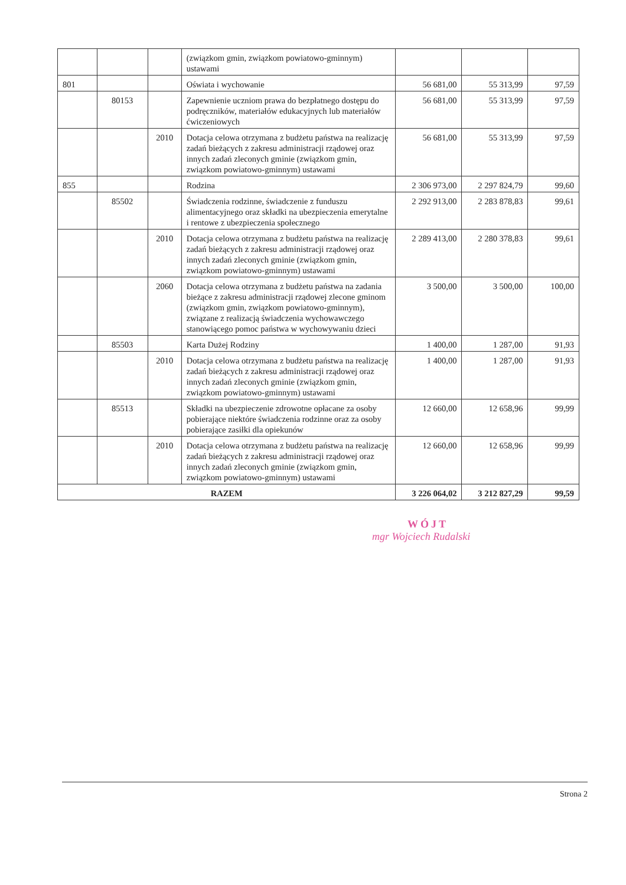| | | | (związkom gmin, związkom powiatowo-gminnym) ustawami | | | |
| 801 | | | Oświata i wychowanie | 56 681,00 | 55 313,99 | 97,59 |
| | 80153 | | Zapewnienie uczniom prawa do bezpłatnego dostępu do podręczników, materiałów edukacyjnych lub materiałów ćwiczeniowych | 56 681,00 | 55 313,99 | 97,59 |
| | | 2010 | Dotacja celowa otrzymana z budżetu państwa na realizację zadań bieżących z zakresu administracji rządowej oraz innych zadań zleconych gminie (związkom gmin, związkom powiatowo-gminnym) ustawami | 56 681,00 | 55 313,99 | 97,59 |
| 855 | | | Rodzina | 2 306 973,00 | 2 297 824,79 | 99,60 |
| | 85502 | | Świadczenia rodzinne, świadczenie z funduszu alimentacyjnego oraz składki na ubezpieczenia emerytalne i rentowe z ubezpieczenia społecznego | 2 292 913,00 | 2 283 878,83 | 99,61 |
| | | 2010 | Dotacja celowa otrzymana z budżetu państwa na realizację zadań bieżących z zakresu administracji rządowej oraz innych zadań zleconych gminie (związkom gmin, związkom powiatowo-gminnym) ustawami | 2 289 413,00 | 2 280 378,83 | 99,61 |
| | | 2060 | Dotacja celowa otrzymana z budżetu państwa na zadania bieżące z zakresu administracji rządowej zlecone gminom (związkom gmin, związkom powiatowo-gminnym), związane z realizacją świadczenia wychowawczego stanowiącego pomoc państwa w wychowywaniu dzieci | 3 500,00 | 3 500,00 | 100,00 |
| | 85503 | | Karta Dużej Rodziny | 1 400,00 | 1 287,00 | 91,93 |
| | | 2010 | Dotacja celowa otrzymana z budżetu państwa na realizację zadań bieżących z zakresu administracji rządowej oraz innych zadań zleconych gminie (związkom gmin, związkom powiatowo-gminnym) ustawami | 1 400,00 | 1 287,00 | 91,93 |
| | 85513 | | Składki na ubezpieczenie zdrowotne opłacane za osoby pobierające niektóre świadczenia rodzinne oraz za osoby pobierające zasiłki dla opiekunów | 12 660,00 | 12 658,96 | 99,99 |
| | | 2010 | Dotacja celowa otrzymana z budżetu państwa na realizację zadań bieżących z zakresu administracji rządowej oraz innych zadań zleconych gminie (związkom gmin, związkom powiatowo-gminnym) ustawami | 12 660,00 | 12 658,96 | 99,99 |
| RAZEM | | | | 3 226 064,02 | 3 212 827,29 | 99,59 |
WÓJT
mgr Wojciech Rudalski
Strona 2